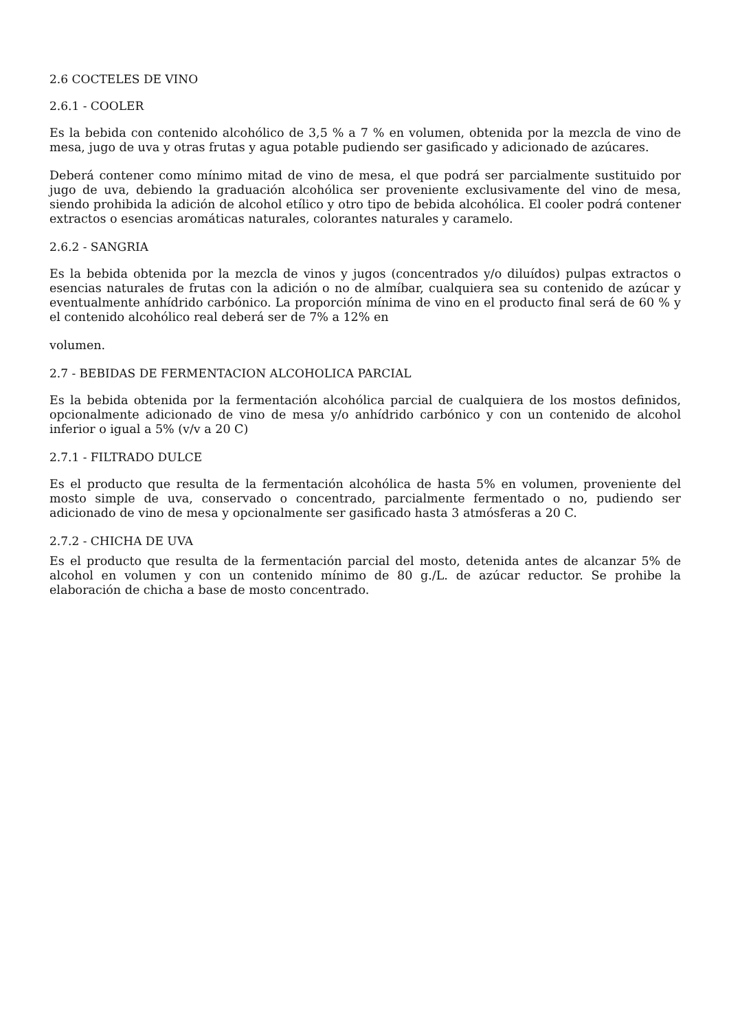2.6 COCTELES DE VINO
2.6.1 - COOLER
Es la bebida con contenido alcohólico de 3,5 % a 7 % en volumen, obtenida por la mezcla de vino de mesa, jugo de uva y otras frutas y agua potable pudiendo ser gasificado y adicionado de azúcares.
Deberá contener como mínimo mitad de vino de mesa, el que podrá ser parcialmente sustituido por jugo de uva, debiendo la graduación alcohólica ser proveniente exclusivamente del vino de mesa, siendo prohibida la adición de alcohol etílico y otro tipo de bebida alcohólica. El cooler podrá contener extractos o esencias aromáticas naturales, colorantes naturales y caramelo.
2.6.2 - SANGRIA
Es la bebida obtenida por la mezcla de vinos y jugos (concentrados y/o diluídos) pulpas extractos o esencias naturales de frutas con la adición o no de almíbar, cualquiera sea su contenido de azúcar y eventualmente anhídrido carbónico. La proporción mínima de vino en el producto final será de 60 % y el contenido alcohólico real deberá ser de 7% a 12% en
volumen.
2.7 - BEBIDAS DE FERMENTACION ALCOHOLICA PARCIAL
Es la bebida obtenida por la fermentación alcohólica parcial de cualquiera de los mostos definidos, opcionalmente adicionado de vino de mesa y/o anhídrido carbónico y con un contenido de alcohol inferior o igual a 5% (v/v a 20 C)
2.7.1 - FILTRADO DULCE
Es el producto que resulta de la fermentación alcohólica de hasta 5% en volumen, proveniente del mosto simple de uva, conservado o concentrado, parcialmente fermentado o no, pudiendo ser adicionado de vino de mesa y opcionalmente ser gasificado hasta 3 atmósferas a 20 C.
2.7.2 - CHICHA DE UVA
Es el producto que resulta de la fermentación parcial del mosto, detenida antes de alcanzar 5% de alcohol en volumen y con un contenido mínimo de 80 g./L. de azúcar reductor. Se prohibe la elaboración de chicha a base de mosto concentrado.